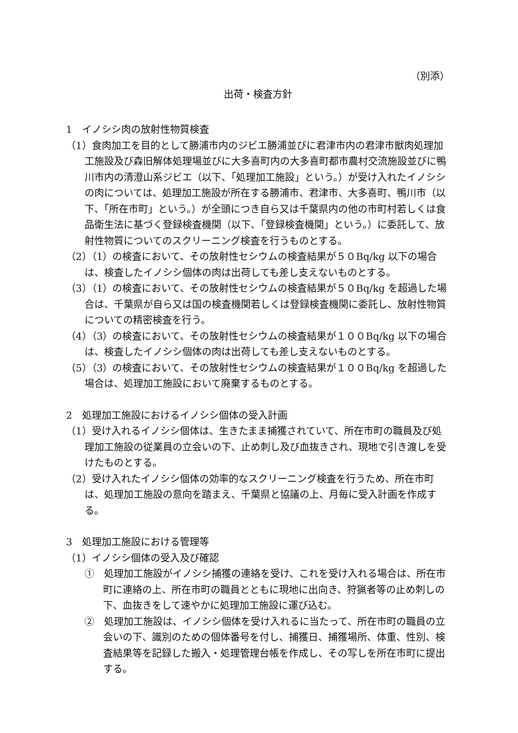（別添）
出荷・検査方針
1　イノシシ肉の放射性物質検査
（1）食肉加工を目的として勝浦市内のジビエ勝浦並びに君津市内の君津市獣肉処理加工施設及び森旧解体処理場並びに大多喜町内の大多喜町都市農村交流施設並びに鴨川市内の清澄山系ジビエ（以下、「処理加工施設」という。）が受け入れたイノシシの肉については、処理加工施設が所在する勝浦市、君津市、大多喜町、鴨川市（以下、「所在市町」という。）が全頭につき自ら又は千葉県内の他の市町村若しくは食品衛生法に基づく登録検査機関（以下、「登録検査機関」という。）に委託して、放射性物質についてのスクリーニング検査を行うものとする。
（2）（1）の検査において、その放射性セシウムの検査結果が５０Bq/kg 以下の場合は、検査したイノシシ個体の肉は出荷しても差し支えないものとする。
（3）（1）の検査において、その放射性セシウムの検査結果が５０Bq/kg を超過した場合は、千葉県が自ら又は国の検査機関若しくは登録検査機関に委託し、放射性物質についての精密検査を行う。
（4）（3）の検査において、その放射性セシウムの検査結果が１００Bq/kg 以下の場合は、検査したイノシシ個体の肉は出荷しても差し支えないものとする。
（5）（3）の検査において、その放射性セシウムの検査結果が１００Bq/kg を超過した場合は、処理加工施設において廃棄するものとする。
2　処理加工施設におけるイノシシ個体の受入計画
（1）受け入れるイノシシ個体は、生きたまま捕獲されていて、所在市町の職員及び処理加工施設の従業員の立会いの下、止め刺し及び血抜きされ、現地で引き渡しを受けたものとする。
（2）受け入れたイノシシ個体の効率的なスクリーニング検査を行うため、所在市町は、処理加工施設の意向を踏まえ、千葉県と協議の上、月毎に受入計画を作成する。
3　処理加工施設における管理等
（1）イノシシ個体の受入及び確認
①　処理加工施設がイノシシ捕獲の連絡を受け、これを受け入れる場合は、所在市町に連絡の上、所在市町の職員とともに現地に出向き、狩猟者等の止め刺しの下、血抜きをして速やかに処理加工施設に運び込む。
②　処理加工施設は、イノシシ個体を受け入れるに当たって、所在市町の職員の立会いの下、識別のための個体番号を付し、捕獲日、捕獲場所、体重、性別、検査結果等を記録した搬入・処理管理台帳を作成し、その写しを所在市町に提出する。